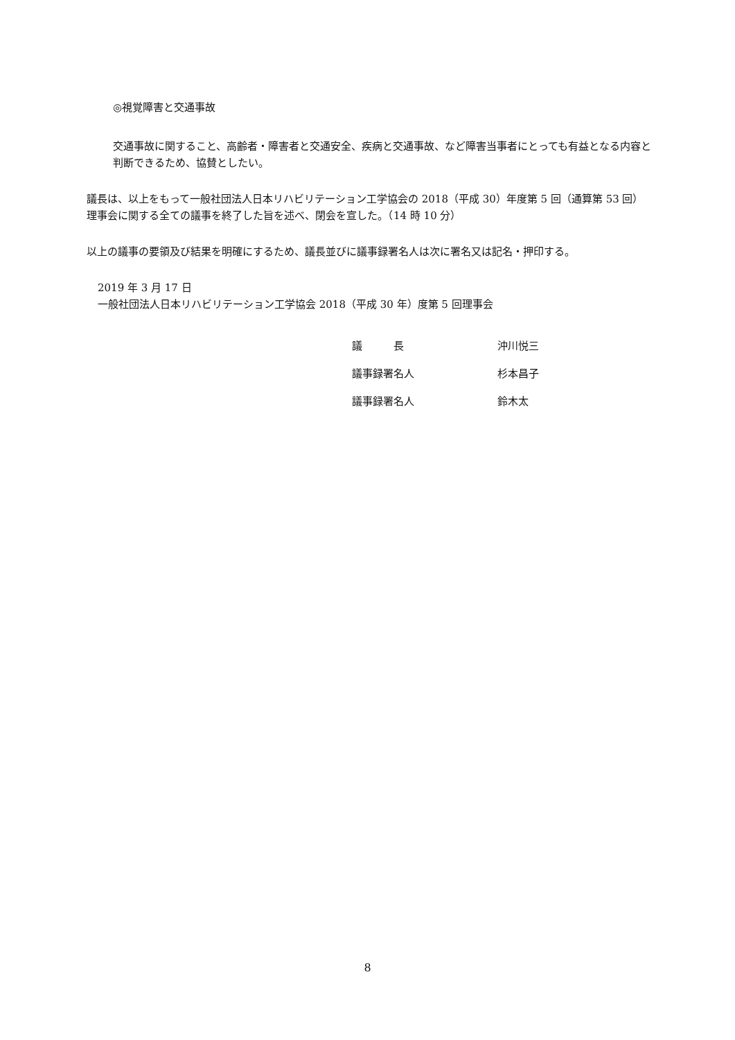◎視覚障害と交通事故
交通事故に関すること、高齢者・障害者と交通安全、疾病と交通事故、など障害当事者にとっても有益となる内容と判断できるため、協賛としたい。
議長は、以上をもって一般社団法人日本リハビリテーション工学協会の 2018（平成 30）年度第 5 回（通算第 53 回）理事会に関する全ての議事を終了した旨を述べ、閉会を宣した。（14 時 10 分）
以上の議事の要領及び結果を明確にするため、議長並びに議事録署名人は次に署名又は記名・押印する。
2019 年 3 月 17 日
一般社団法人日本リハビリテーション工学協会 2018（平成 30 年）度第 5 回理事会
議　　　長 沖川悦三
議事録署名人 杉本昌子
議事録署名人 鈴木太
8